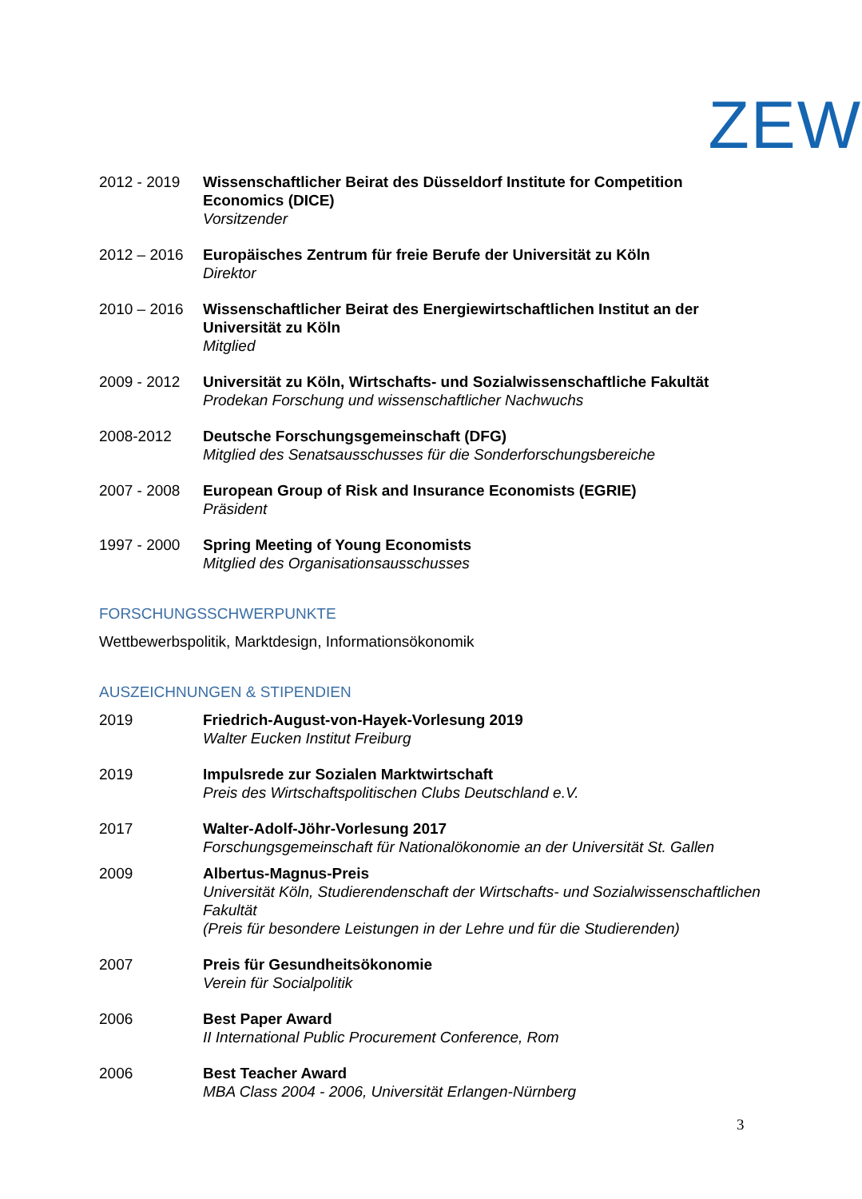ZEW
2012 - 2019 Wissenschaftlicher Beirat des Düsseldorf Institute for Competition Economics (DICE)
Vorsitzender
2012 – 2016 Europäisches Zentrum für freie Berufe der Universität zu Köln
Direktor
2010 – 2016 Wissenschaftlicher Beirat des Energiewirtschaftlichen Institut an der Universität zu Köln
Mitglied
2009 - 2012 Universität zu Köln, Wirtschafts- und Sozialwissenschaftliche Fakultät
Prodekan Forschung und wissenschaftlicher Nachwuchs
2008-2012 Deutsche Forschungsgemeinschaft (DFG)
Mitglied des Senatsausschusses für die Sonderforschungsbereiche
2007 - 2008 European Group of Risk and Insurance Economists (EGRIE)
Präsident
1997 - 2000 Spring Meeting of Young Economists
Mitglied des Organisationsausschusses
FORSCHUNGSSCHWERPUNKTE
Wettbewerbspolitik, Marktdesign, Informationsökonomik
AUSZEICHNUNGEN & STIPENDIEN
2019 Friedrich-August-von-Hayek-Vorlesung 2019
Walter Eucken Institut Freiburg
2019 Impulsrede zur Sozialen Marktwirtschaft
Preis des Wirtschaftspolitischen Clubs Deutschland e.V.
2017 Walter-Adolf-Jöhr-Vorlesung 2017
Forschungsgemeinschaft für Nationalökonomie an der Universität St. Gallen
2009 Albertus-Magnus-Preis
Universität Köln, Studierendenschaft der Wirtschafts- und Sozialwissenschaftlichen Fakultät
(Preis für besondere Leistungen in der Lehre und für die Studierenden)
2007 Preis für Gesundheitsökonomie
Verein für Socialpolitik
2006 Best Paper Award
II International Public Procurement Conference, Rom
2006 Best Teacher Award
MBA Class 2004 - 2006, Universität Erlangen-Nürnberg
3